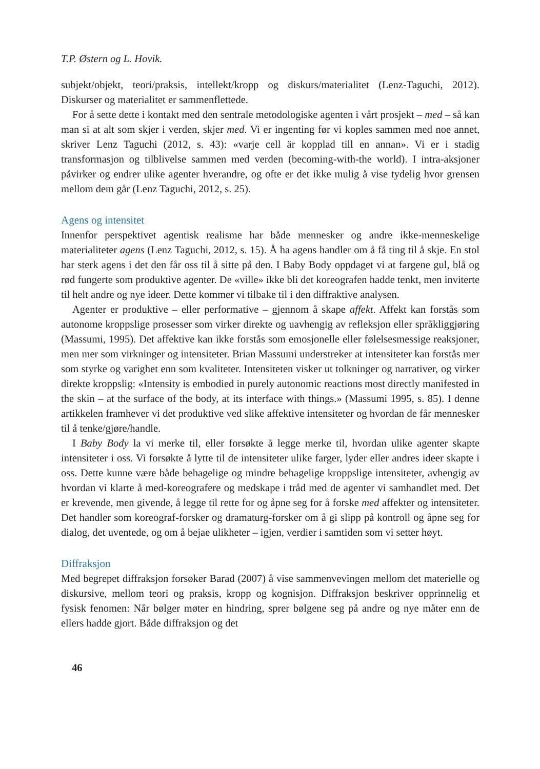T.P. Østern og L. Hovik.
subjekt/objekt, teori/praksis, intellekt/kropp og diskurs/materialitet (Lenz-Taguchi, 2012). Diskurser og materialitet er sammenflettede.
For å sette dette i kontakt med den sentrale metodologiske agenten i vårt prosjekt – med – så kan man si at alt som skjer i verden, skjer med. Vi er ingenting før vi koples sammen med noe annet, skriver Lenz Taguchi (2012, s. 43): «varje cell är kopplad till en annan». Vi er i stadig transformasjon og tilblivelse sammen med verden (becoming-with-the world). I intra-aksjoner påvirker og endrer ulike agenter hverandre, og ofte er det ikke mulig å vise tydelig hvor grensen mellom dem går (Lenz Taguchi, 2012, s. 25).
Agens og intensitet
Innenfor perspektivet agentisk realisme har både mennesker og andre ikke-menneskelige materialiteter agens (Lenz Taguchi, 2012, s. 15). Å ha agens handler om å få ting til å skje. En stol har sterk agens i det den får oss til å sitte på den. I Baby Body oppdaget vi at fargene gul, blå og rød fungerte som produktive agenter. De «ville» ikke bli det koreografen hadde tenkt, men inviterte til helt andre og nye ideer. Dette kommer vi tilbake til i den diffraktive analysen.
Agenter er produktive – eller performative – gjennom å skape affekt. Affekt kan forstås som autonome kroppslige prosesser som virker direkte og uavhengig av refleksjon eller språkliggjøring (Massumi, 1995). Det affektive kan ikke forstås som emosjonelle eller følelsesmessige reaksjoner, men mer som virkninger og intensiteter. Brian Massumi understreker at intensiteter kan forstås mer som styrke og varighet enn som kvaliteter. Intensiteten visker ut tolkninger og narrativer, og virker direkte kroppslig: «Intensity is embodied in purely autonomic reactions most directly manifested in the skin – at the surface of the body, at its interface with things.» (Massumi 1995, s. 85). I denne artikkelen framhever vi det produktive ved slike affektive intensiteter og hvordan de får mennesker til å tenke/gjøre/handle.
I Baby Body la vi merke til, eller forsøkte å legge merke til, hvordan ulike agenter skapte intensiteter i oss. Vi forsøkte å lytte til de intensiteter ulike farger, lyder eller andres ideer skapte i oss. Dette kunne være både behagelige og mindre behagelige kroppslige intensiteter, avhengig av hvordan vi klarte å med-koreografere og medskape i tråd med de agenter vi samhandlet med. Det er krevende, men givende, å legge til rette for og åpne seg for å forske med affekter og intensiteter. Det handler som koreograf-forsker og dramaturg-forsker om å gi slipp på kontroll og åpne seg for dialog, det uventede, og om å bejae ulikheter – igjen, verdier i samtiden som vi setter høyt.
Diffraksjon
Med begrepet diffraksjon forsøker Barad (2007) å vise sammenvevingen mellom det materielle og diskursive, mellom teori og praksis, kropp og kognisjon. Diffraksjon beskriver opprinnelig et fysisk fenomen: Når bølger møter en hindring, sprer bølgene seg på andre og nye måter enn de ellers hadde gjort. Både diffraksjon og det
46